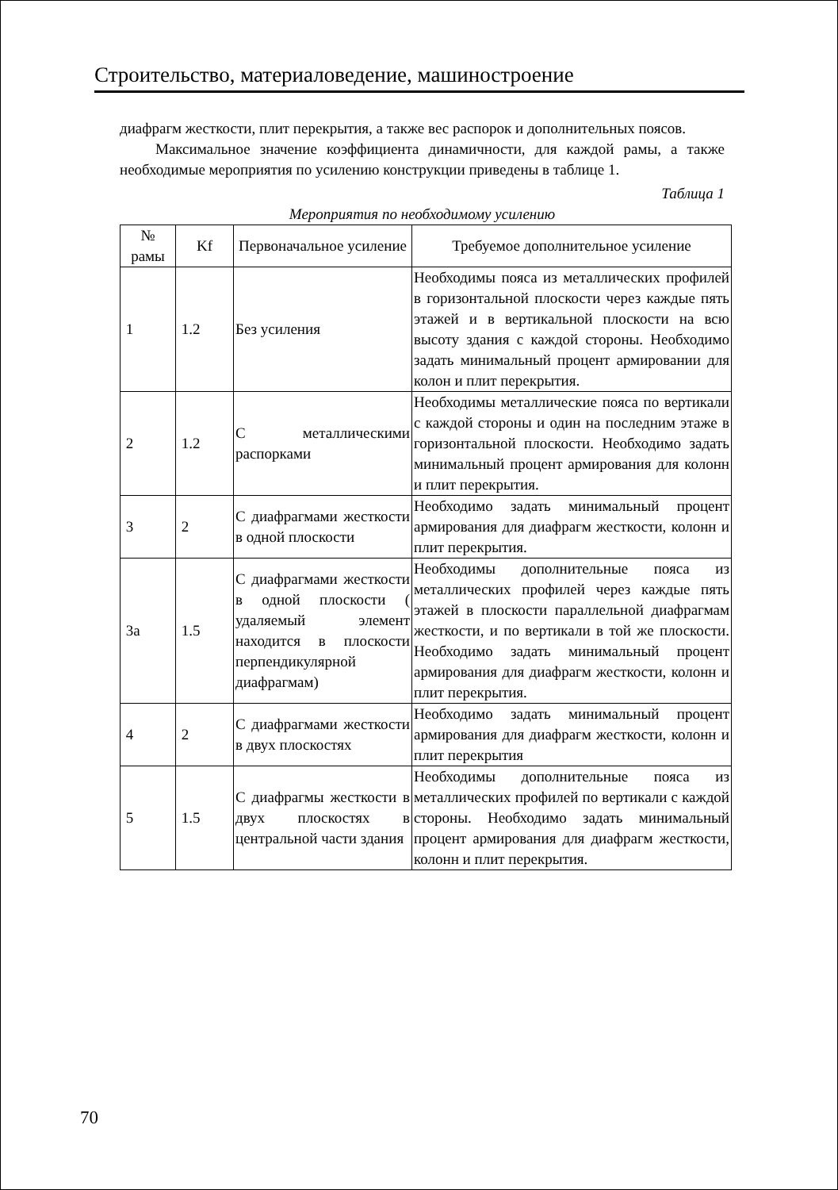Строительство, материаловедение, машиностроение
диафрагм жесткости, плит перекрытия, а также вес распорок и дополнительных поясов.
Максимальное значение коэффициента динамичности, для каждой рамы, а также необходимые мероприятия по усилению конструкции приведены в таблице 1.
Таблица 1
Мероприятия по необходимому усилению
| № рамы | Kf | Первоначальное усиление | Требуемое дополнительное усиление |
| --- | --- | --- | --- |
| 1 | 1.2 | Без усиления | Необходимы пояса из металлических профилей в горизонтальной плоскости через каждые пять этажей и в вертикальной плоскости на всю высоту здания с каждой стороны. Необходимо задать минимальный процент армировании для колон и плит перекрытия. |
| 2 | 1.2 | С металлическими распорками | Необходимы металлические пояса по вертикали с каждой стороны и один на последним этаже в горизонтальной плоскости. Необходимо задать минимальный процент армирования для колонн и плит перекрытия. |
| 3 | 2 | С диафрагмами жесткости в одной плоскости | Необходимо задать минимальный процент армирования для диафрагм жесткости, колонн и плит перекрытия. |
| 3а | 1.5 | С диафрагмами жесткости в одной плоскости ( удаляемый элемент находится в плоскости перпендикулярной диафрагмам) | Необходимы дополнительные пояса из металлических профилей через каждые пять этажей в плоскости параллельной диафрагмам жесткости, и по вертикали в той же плоскости. Необходимо задать минимальный процент армирования для диафрагм жесткости, колонн и плит перекрытия. |
| 4 | 2 | С диафрагмами жесткости в двух плоскостях | Необходимо задать минимальный процент армирования для диафрагм жесткости, колонн и плит перекрытия |
| 5 | 1.5 | С диафрагмы жесткости в двух плоскостях в центральной части здания | Необходимы дополнительные пояса из металлических профилей по вертикали с каждой стороны. Необходимо задать минимальный процент армирования для диафрагм жесткости, колонн и плит перекрытия. |
70